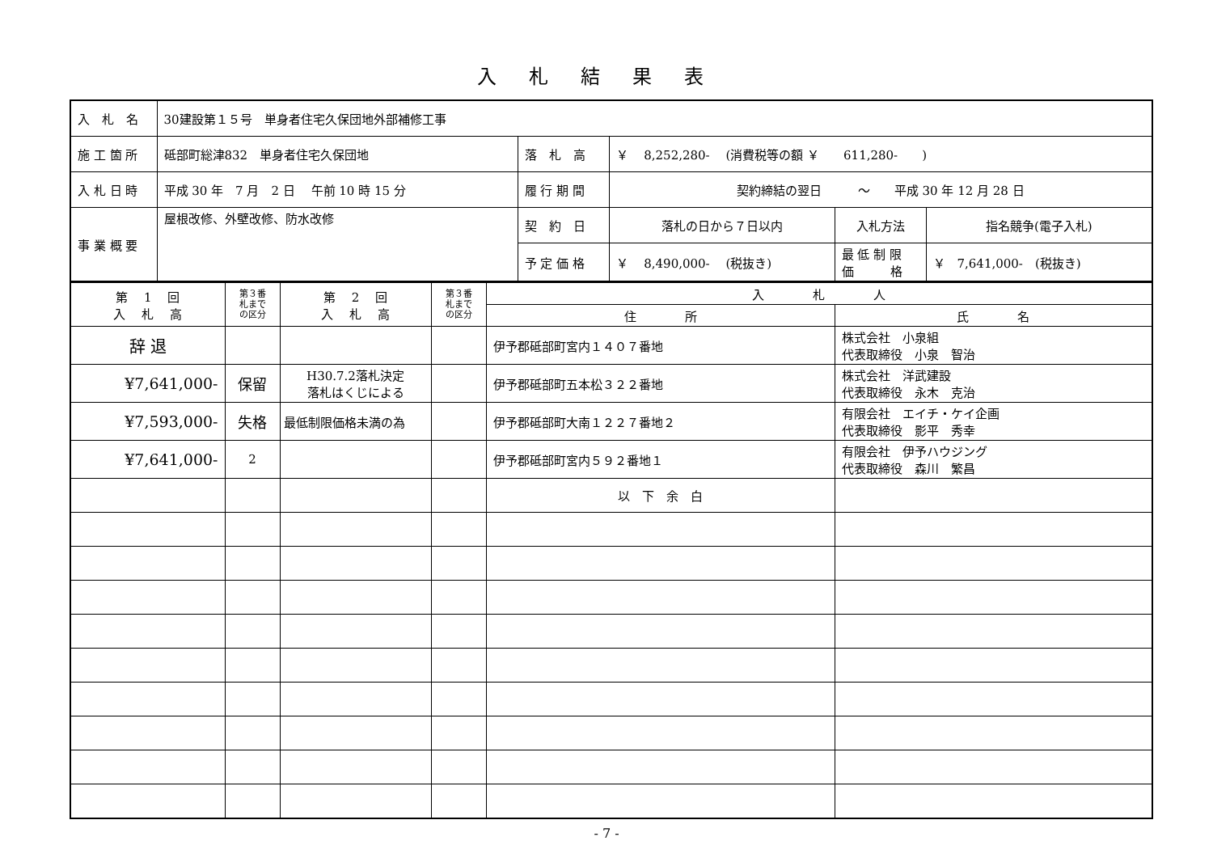入札結果表
| 入 札 名 | 30建設第１５号 単身者住宅久保団地外部補修工事 | | | | |
| 施 工 箇 所 | 砥部町総津832 単身者住宅久保団地 | 落 札 高 | ￥ 8,252,280- (消費税等の額 ￥ 611,280- ) | | |
| 入 札 日 時 | 平成 30 年 7 月 2 日 午前 10 時 15 分 | 履 行 期 間 | 契約締結の翌日 ～ 平成 30 年 12 月 28 日 | | |
| 事 業 概 要 | 屋根改修、外壁改修、防水改修 | 契 約 日 | 落札の日から７日以内 | 入札方法 | 指名競争(電子入札) |
| | | 予 定 価 格 | ￥ 8,490,000- (税抜き) | 最 低 制 限 価 格 | ￥ 7,641,000- (税抜き) |
| 第 1 回 入 札 高 | 第３番 札まで の区分 | 第 2 回 入 札 高 | 第３番 札まで の区分 | 入 札 人 | |
| --- | --- | --- | --- | --- | --- |
| | | | | 住 所 | 氏 名 |
| 辞 退 | | | | 伊予郡砥部町宮内１４０７番地 | 株式会社 小泉組 代表取締役 小泉 智治 |
| ¥7,641,000- | 保留 | H30.7.2落札決定 落札はくじによる | | 伊予郡砥部町五本松３２２番地 | 株式会社 洋武建設 代表取締役 永木 克治 |
| ¥7,593,000- | 失格 | 最低制限価格未満の為 | | 伊予郡砥部町大南１２２７番地２ | 有限会社 エイチ・ケイ企画 代表取締役 影平 秀幸 |
| ¥7,641,000- | 2 | | | 伊予郡砥部町宮内５９２番地１ | 有限会社 伊予ハウジング 代表取締役 森川 繁昌 |
| | | | | 以 下 余 白 | |
- 7 -